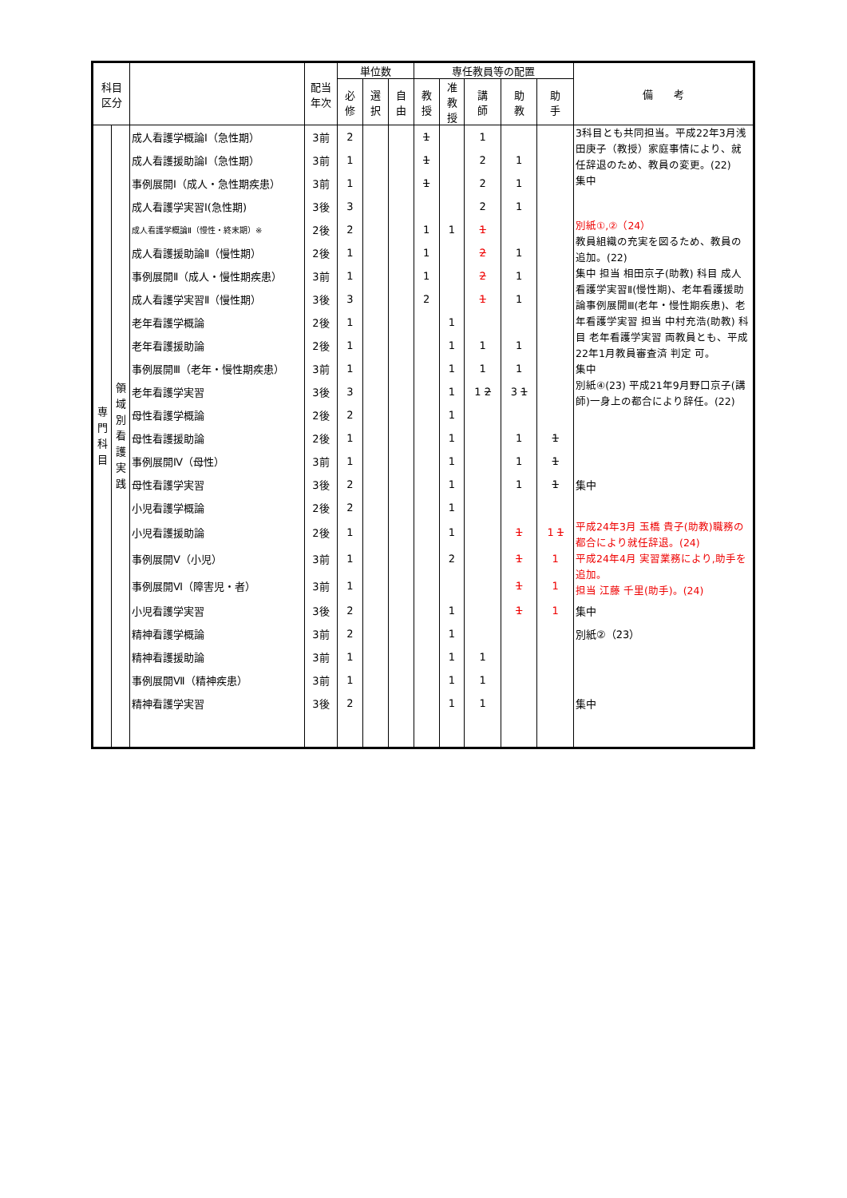| 科目 区分 | | | 配当 年次 | 単位数 | | | 専任教員等の配置 | | | | | 備 考 |
| --- | --- | --- | --- | --- | --- | --- | --- | --- | --- | --- | --- | --- |
| | | | | 必 修 | 選 択 | 自 由 | 教 授 | 准 教 授 | 講 師 | 助 教 | 助 手 | |
| 専 門 科 目 | 領 域 別 看 護 実 践 | 成人看護学概論Ⅰ（急性期） | 3前 | 2 | | | 1 | | 1 | | | 3科目とも共同担当。平成22年3月浅田庚子（教授）家庭事情により、就任辞退のため、教員の変更。(22) 集中 |
| | | 成人看護援助論Ⅰ（急性期） | 3前 | 1 | | | 1 | | 2 | 1 | | |
| | | 事例展開Ⅰ（成人・急性期疾患） | 3前 | 1 | | | 1 | | 2 | 1 | | |
| | | 成人看護学実習Ⅰ(急性期) | 3後 | 3 | | | | | 2 | 1 | | |
| | | 成人看護学概論Ⅱ（慢性・終末期）※ | 2後 | 2 | | | 1 | 1 | 1 | | | 別紙①,②（24） 教員組織の充実を図るため、教員の追加。(22) 集中 担当 相田京子(助教) 科目 成人看護学実習Ⅱ(慢性期)、老年看護援助論事例展開Ⅲ(老年・慢性期疾患)、老年看護学実習 担当 中村充浩(助教) 科目 老年看護学実習 両教員とも、平成22年1月教員審査済 判定 可。 集中 別紙④(23) 平成21年9月野口京子(講師)一身上の都合により辞任。(22) |
| | | 成人看護援助論Ⅱ（慢性期） | 2後 | 1 | | | 1 | | 2 | 1 | | |
| | | 事例展開Ⅱ（成人・慢性期疾患） | 3前 | 1 | | | 1 | | 2 | 1 | | |
| | | 成人看護学実習Ⅱ（慢性期） | 3後 | 3 | | | 2 | | 1 | 1 | | |
| | | 老年看護学概論 | 2後 | 1 | | | | 1 | | | | |
| | | 老年看護援助論 | 2後 | 1 | | | | 1 | 1 | 1 | | |
| | | 事例展開Ⅲ（老年・慢性期疾患） | 3前 | 1 | | | | 1 | 1 | 1 | | |
| | | 老年看護学実習 | 3後 | 3 | | | | 1 | 1 2 | 3 1 | | |
| | | 母性看護学概論 | 2後 | 2 | | | | 1 | | | | |
| | | 母性看護援助論 | 2後 | 1 | | | | 1 | | 1 | 1 | |
| | | 事例展開Ⅳ（母性） | 3前 | 1 | | | | 1 | | 1 | 1 | |
| | | 母性看護学実習 | 3後 | 2 | | | | 1 | | 1 | 1 | 集中 |
| | | 小児看護学概論 | 2後 | 2 | | | | 1 | | | | |
| | | 小児看護援助論 | 2後 | 1 | | | | 1 | | 1 | 1 1 | 平成24年3月 玉橋 貴子(助教)職務の都合により就任辞退。(24) 平成24年4月 実習業務により,助手を追加。 担当 江藤 千里(助手)。(24) |
| | | 事例展開Ⅴ（小児） | 3前 | 1 | | | | 2 | | 1 | 1 | |
| | | 事例展開Ⅵ（障害児・者） | 3前 | 1 | | | | | | 1 | 1 | |
| | | 小児看護学実習 | 3後 | 2 | | | | 1 | | 1 | 1 | 集中 |
| | | 精神看護学概論 | 3前 | 2 | | | | 1 | | | | 別紙②（23） |
| | | 精神看護援助論 | 3前 | 1 | | | | 1 | 1 | | | |
| | | 事例展開Ⅶ（精神疾患） | 3前 | 1 | | | | 1 | 1 | | | |
| | | 精神看護学実習 | 3後 | 2 | | | | 1 | 1 | | | 集中 |